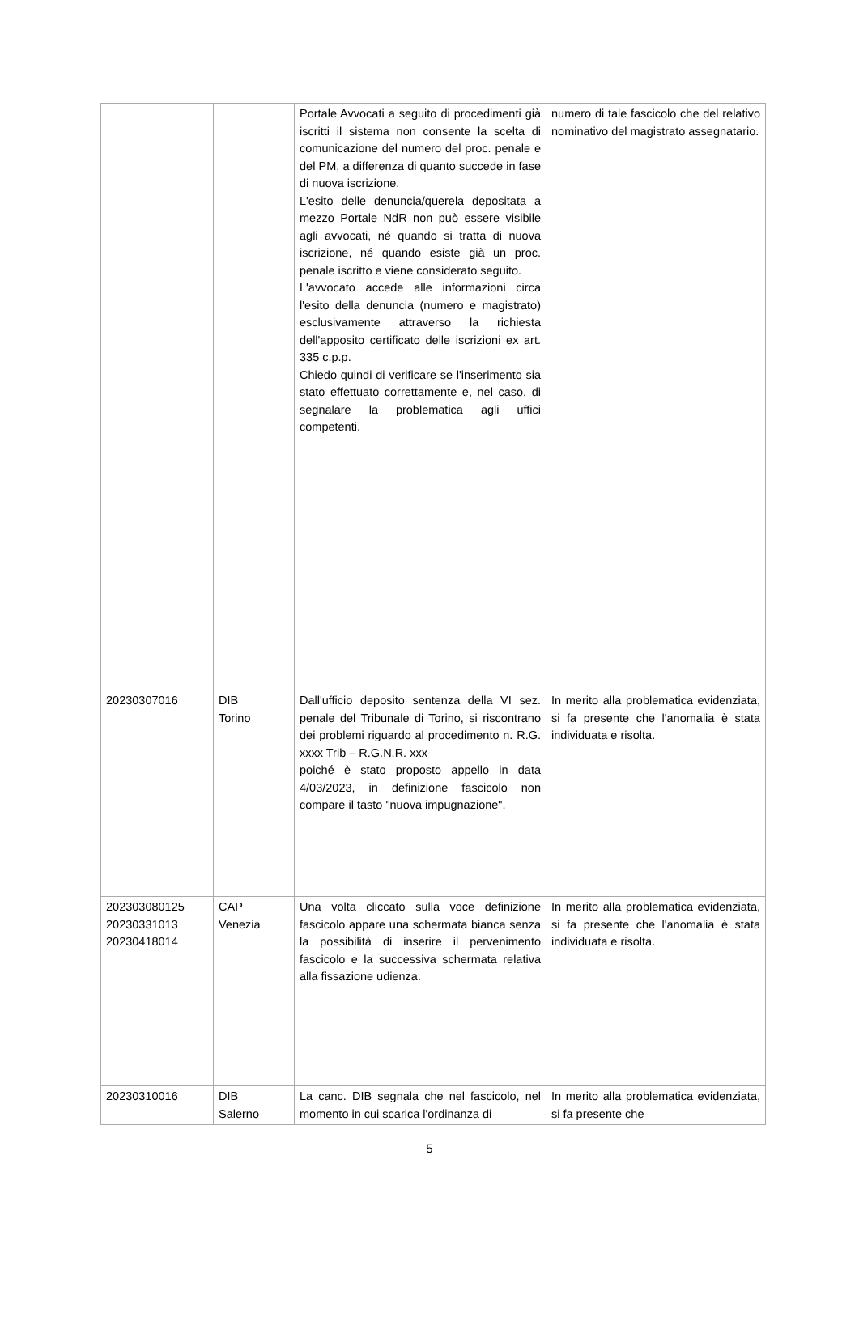| | | Portale Avvocati a seguito di procedimenti già iscritti il sistema non consente la scelta di comunicazione del numero del proc. penale e del PM, a differenza di quanto succede in fase di nuova iscrizione. L'esito delle denuncia/querela depositata a mezzo Portale NdR non può essere visibile agli avvocati, né quando si tratta di nuova iscrizione, né quando esiste già un proc. penale iscritto e viene considerato seguito. L'avvocato accede alle informazioni circa l'esito della denuncia (numero e magistrato) esclusivamente attraverso la richiesta dell'apposito certificato delle iscrizioni ex art. 335 c.p.p. Chiedo quindi di verificare se l'inserimento sia stato effettuato correttamente e, nel caso, di segnalare la problematica agli uffici competenti. | numero di tale fascicolo che del relativo nominativo del magistrato assegnatario. |
| 20230307016 | DIB Torino | Dall'ufficio deposito sentenza della VI sez. penale del Tribunale di Torino, si riscontrano dei problemi riguardo al procedimento n. R.G. xxxx Trib – R.G.N.R. xxx poiché è stato proposto appello in data 4/03/2023, in definizione fascicolo non compare il tasto "nuova impugnazione". | In merito alla problematica evidenziata, si fa presente che l'anomalia è stata individuata e risolta. |
| 202303080125 20230331013 20230418014 | CAP Venezia | Una volta cliccato sulla voce definizione fascicolo appare una schermata bianca senza la possibilità di inserire il pervenimento fascicolo e la successiva schermata relativa alla fissazione udienza. | In merito alla problematica evidenziata, si fa presente che l'anomalia è stata individuata e risolta. |
| 20230310016 | DIB Salerno | La canc. DIB segnala che nel fascicolo, nel momento in cui scarica l'ordinanza di | In merito alla problematica evidenziata, si fa presente che |
5